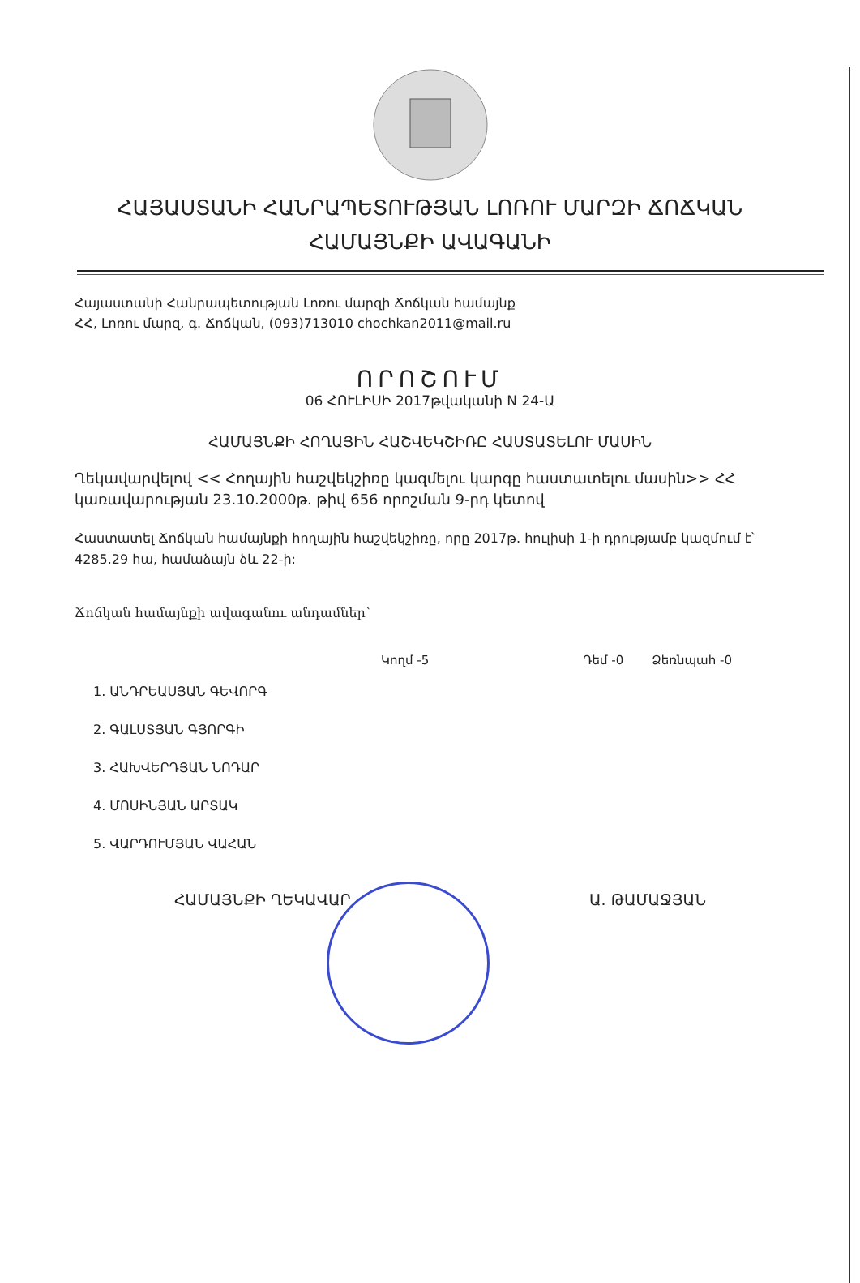ՀԱՅԱՍՏԱՆԻ ՀԱՆՐԱՊԵՏՈՒԹՅԱՆ ԼՈՌՈՒ ՄԱՐԶԻ ՃՈՃԿԱՆ
ՀԱՄԱՅՆՔԻ ԱՎԱԳԱՆԻ
Հայաստանի Հանրապետության Լոռու մարզի Ճոճկան համայնք
ՀՀ, Լոռու մարզ, գ. Ճոճկան, (093)713010 chochkan2011@mail.ru
ՈՐՈՇՈՒՄ
06 ՀՈՒԼԻՍԻ 2017թվականի N 24-Ա
ՀԱՄԱՅՆՔԻ ՀՈՂԱՅԻՆ ՀԱՇՎԵԿՇԻՌԸ ՀԱՍՏԱՏԵԼՈՒ ՄԱՍԻՆ
Ղեկավարվելով << Հողային հաշվեկշիռը կազմելու կարգը հաստատելու մասին>> ՀՀ կառավարության 23.10.2000թ. թիվ 656 որոշման 9-րդ կետով
Հաստատել Ճոճկան համայնքի հողային հաշվեկշիռը, որը 2017թ. հուլիսի 1-ի դրությամբ կազմում է՝ 4285.29 հա, համաձայն ձև 22-ի:
Ճոճկան համայնքի ավագանու անդամներ՝
Կողմ -5 Դեմ -0 Ձեռնպահ -0
1. ԱՆԴՐԵԱՍՅԱՆ ԳԵՎՈՐԳ
2. ԳԱԼՍՏՅԱՆ ԳՅՈՐԳԻ
3. ՀԱԽՎԵՐԴՅԱՆ ՆՈԴԱՐ
4. ՄՈՍԻՆՅԱՆ ԱՐՏԱԿ
5. ՎԱՐԴՈՒՄՅԱՆ ՎԱՀԱՆ
ՀԱՄԱՅՆՔԻ ՂԵԿԱՎԱՐ Ա. ԹԱՄԱՋՅԱՆ